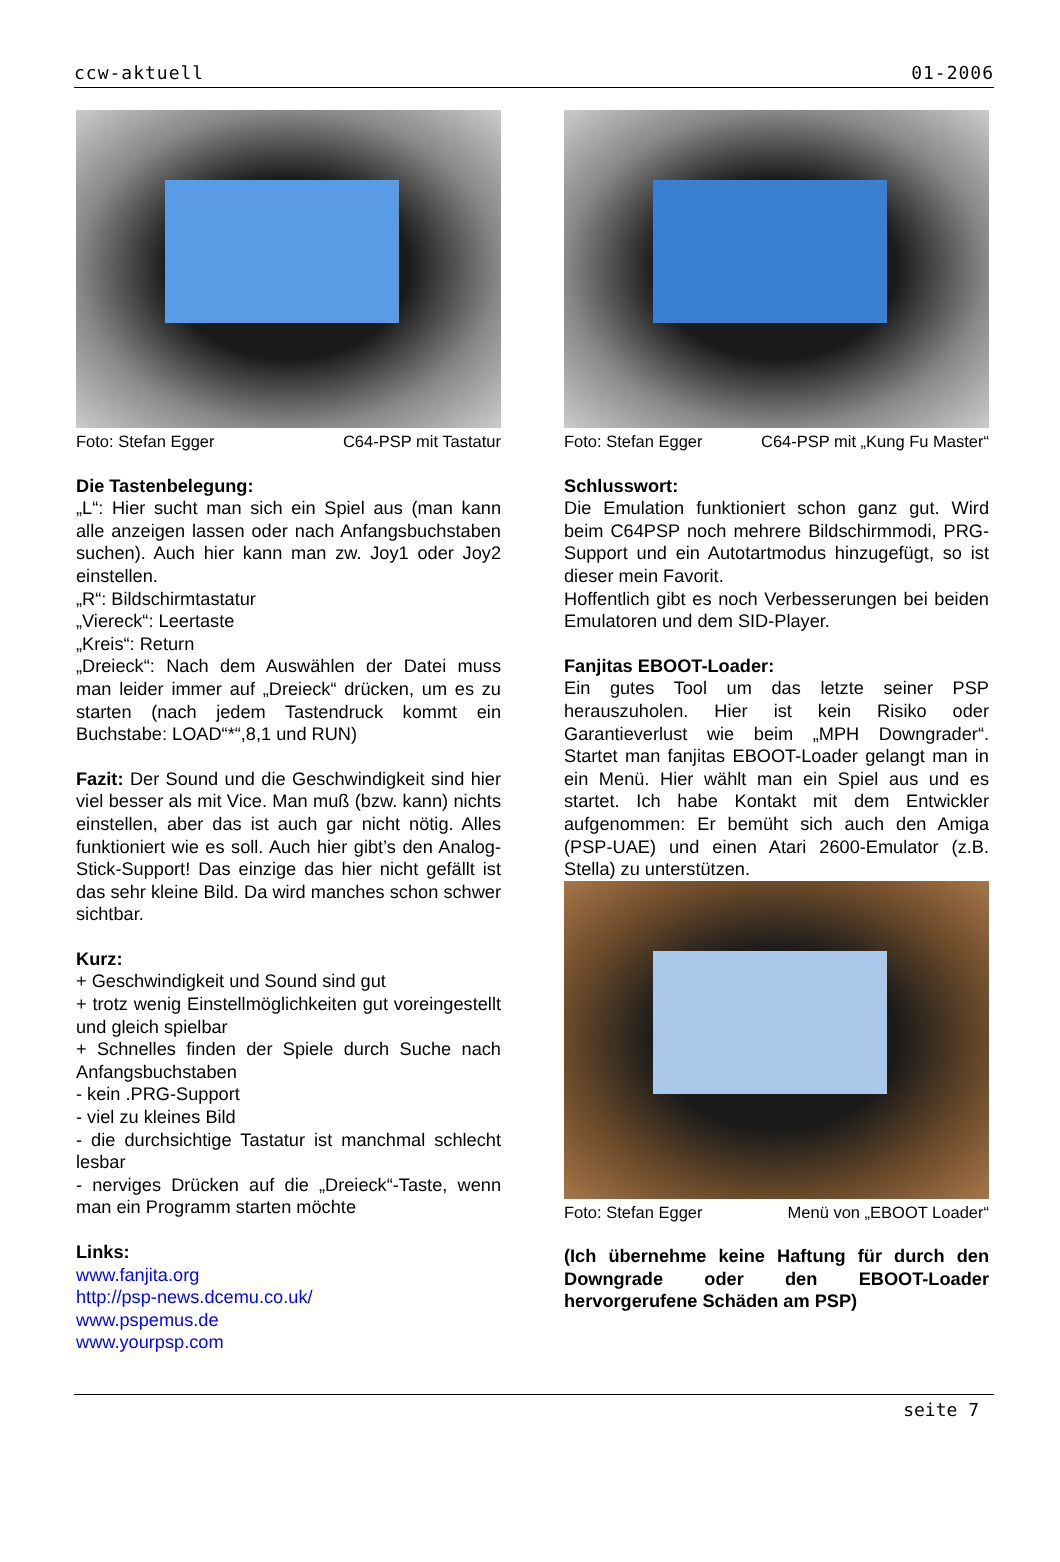ccw-aktuell 01-2006
Foto: Stefan Egger C64-PSP mit Tastatur
Die Tastenbelegung:
„L“: Hier sucht man sich ein Spiel aus (man kann alle anzeigen lassen oder nach Anfangsbuchstaben suchen). Auch hier kann man zw. Joy1 oder Joy2 einstellen.
„R“: Bildschirmtastatur
„Viereck“: Leertaste
„Kreis“: Return
„Dreieck“: Nach dem Auswählen der Datei muss man leider immer auf „Dreieck“ drücken, um es zu starten (nach jedem Tastendruck kommt ein Buchstabe: LOAD“*“,8,1 und RUN)
Fazit: Der Sound und die Geschwindigkeit sind hier viel besser als mit Vice. Man muß (bzw. kann) nichts einstellen, aber das ist auch gar nicht nötig. Alles funktioniert wie es soll. Auch hier gibt’s den Analog-Stick-Support! Das einzige das hier nicht gefällt ist das sehr kleine Bild. Da wird manches schon schwer sichtbar.
Kurz:
+ Geschwindigkeit und Sound sind gut
+ trotz wenig Einstellmöglichkeiten gut voreingestellt und gleich spielbar
+ Schnelles finden der Spiele durch Suche nach Anfangsbuchstaben
- kein .PRG-Support
- viel zu kleines Bild
- die durchsichtige Tastatur ist manchmal schlecht lesbar
- nerviges Drücken auf die „Dreieck“-Taste, wenn man ein Programm starten möchte
Links:
www.fanjita.org
http://psp-news.dcemu.co.uk/
www.pspemus.de
www.yourpsp.com
Foto: Stefan Egger C64-PSP mit „Kung Fu Master“
Schlusswort:
Die Emulation funktioniert schon ganz gut. Wird beim C64PSP noch mehrere Bildschirmmodi, PRG-Support und ein Autotartmodus hinzugefügt, so ist dieser mein Favorit.
Hoffentlich gibt es noch Verbesserungen bei beiden Emulatoren und dem SID-Player.
Fanjitas EBOOT-Loader:
Ein gutes Tool um das letzte seiner PSP herauszuholen. Hier ist kein Risiko oder Garantieverlust wie beim „MPH Downgrader“. Startet man fanjitas EBOOT-Loader gelangt man in ein Menü. Hier wählt man ein Spiel aus und es startet. Ich habe Kontakt mit dem Entwickler aufgenommen: Er bemüht sich auch den Amiga (PSP-UAE) und einen Atari 2600-Emulator (z.B. Stella) zu unterstützen.
Foto: Stefan Egger Menü von „EBOOT Loader“
(Ich übernehme keine Haftung für durch den Downgrade oder den EBOOT-Loader hervorgerufene Schäden am PSP)
seite 7